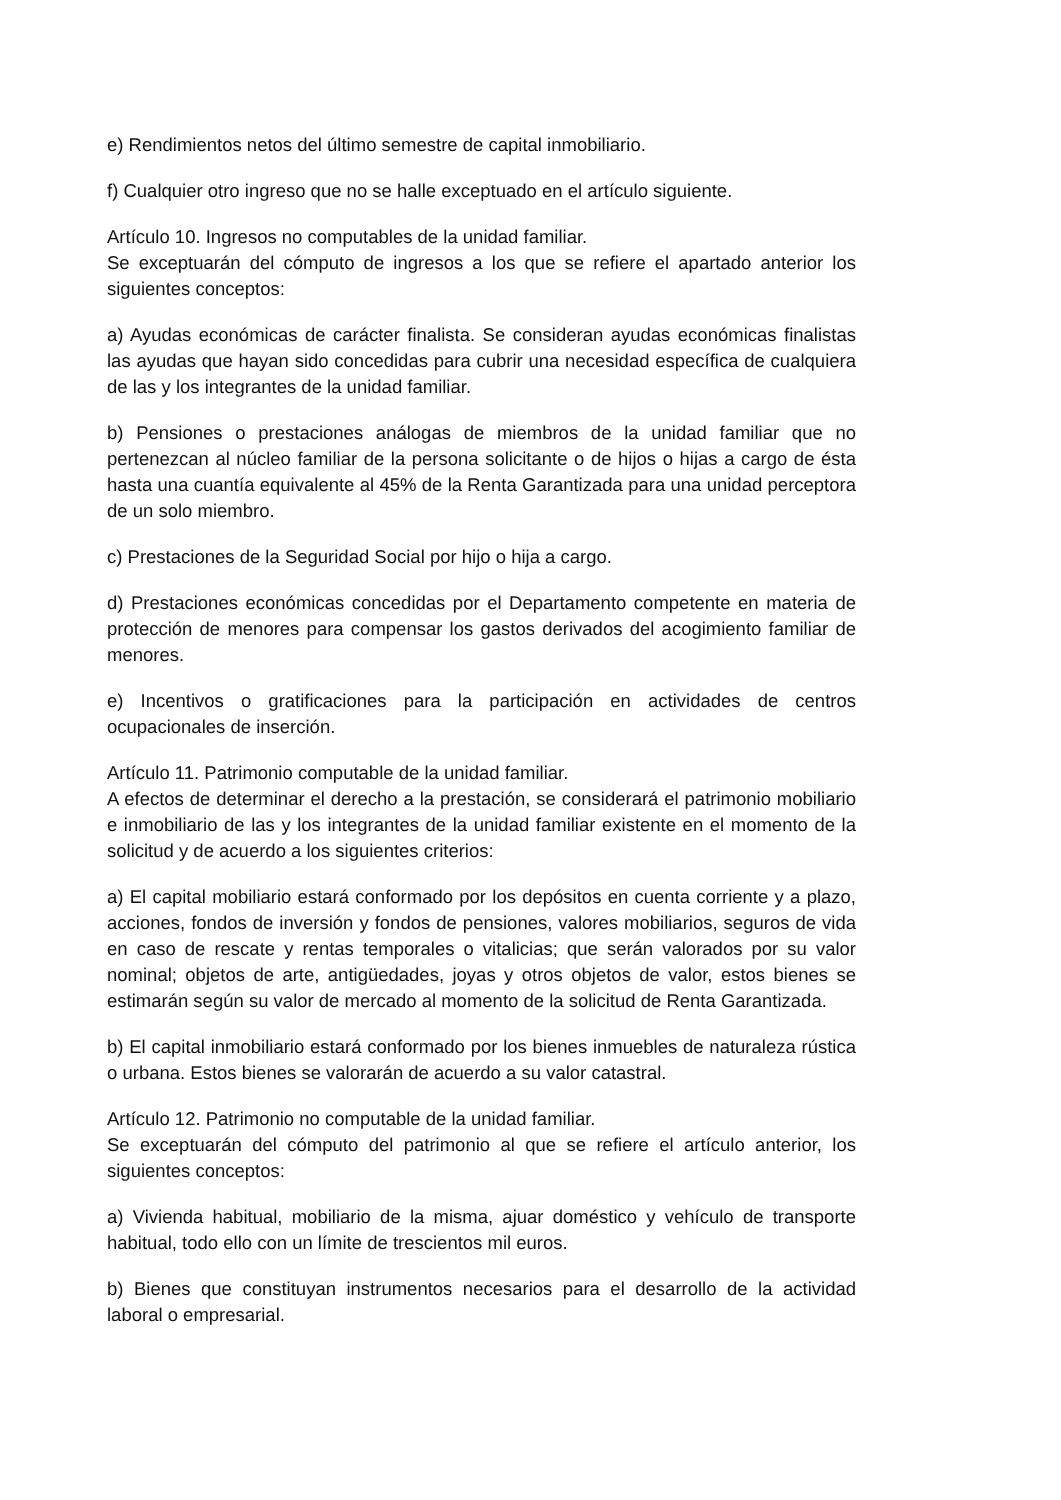e) Rendimientos netos del último semestre de capital inmobiliario.
f) Cualquier otro ingreso que no se halle exceptuado en el artículo siguiente.
Artículo 10. Ingresos no computables de la unidad familiar.
Se exceptuarán del cómputo de ingresos a los que se refiere el apartado anterior los siguientes conceptos:
a) Ayudas económicas de carácter finalista. Se consideran ayudas económicas finalistas las ayudas que hayan sido concedidas para cubrir una necesidad específica de cualquiera de las y los integrantes de la unidad familiar.
b) Pensiones o prestaciones análogas de miembros de la unidad familiar que no pertenezcan al núcleo familiar de la persona solicitante o de hijos o hijas a cargo de ésta hasta una cuantía equivalente al 45% de la Renta Garantizada para una unidad perceptora de un solo miembro.
c) Prestaciones de la Seguridad Social por hijo o hija a cargo.
d) Prestaciones económicas concedidas por el Departamento competente en materia de protección de menores para compensar los gastos derivados del acogimiento familiar de menores.
e) Incentivos o gratificaciones para la participación en actividades de centros ocupacionales de inserción.
Artículo 11. Patrimonio computable de la unidad familiar.
A efectos de determinar el derecho a la prestación, se considerará el patrimonio mobiliario e inmobiliario de las y los integrantes de la unidad familiar existente en el momento de la solicitud y de acuerdo a los siguientes criterios:
a) El capital mobiliario estará conformado por los depósitos en cuenta corriente y a plazo, acciones, fondos de inversión y fondos de pensiones, valores mobiliarios, seguros de vida en caso de rescate y rentas temporales o vitalicias; que serán valorados por su valor nominal; objetos de arte, antigüedades, joyas y otros objetos de valor, estos bienes se estimarán según su valor de mercado al momento de la solicitud de Renta Garantizada.
b) El capital inmobiliario estará conformado por los bienes inmuebles de naturaleza rústica o urbana. Estos bienes se valorarán de acuerdo a su valor catastral.
Artículo 12. Patrimonio no computable de la unidad familiar.
Se exceptuarán del cómputo del patrimonio al que se refiere el artículo anterior, los siguientes conceptos:
a) Vivienda habitual, mobiliario de la misma, ajuar doméstico y vehículo de transporte habitual, todo ello con un límite de trescientos mil euros.
b) Bienes que constituyan instrumentos necesarios para el desarrollo de la actividad laboral o empresarial.